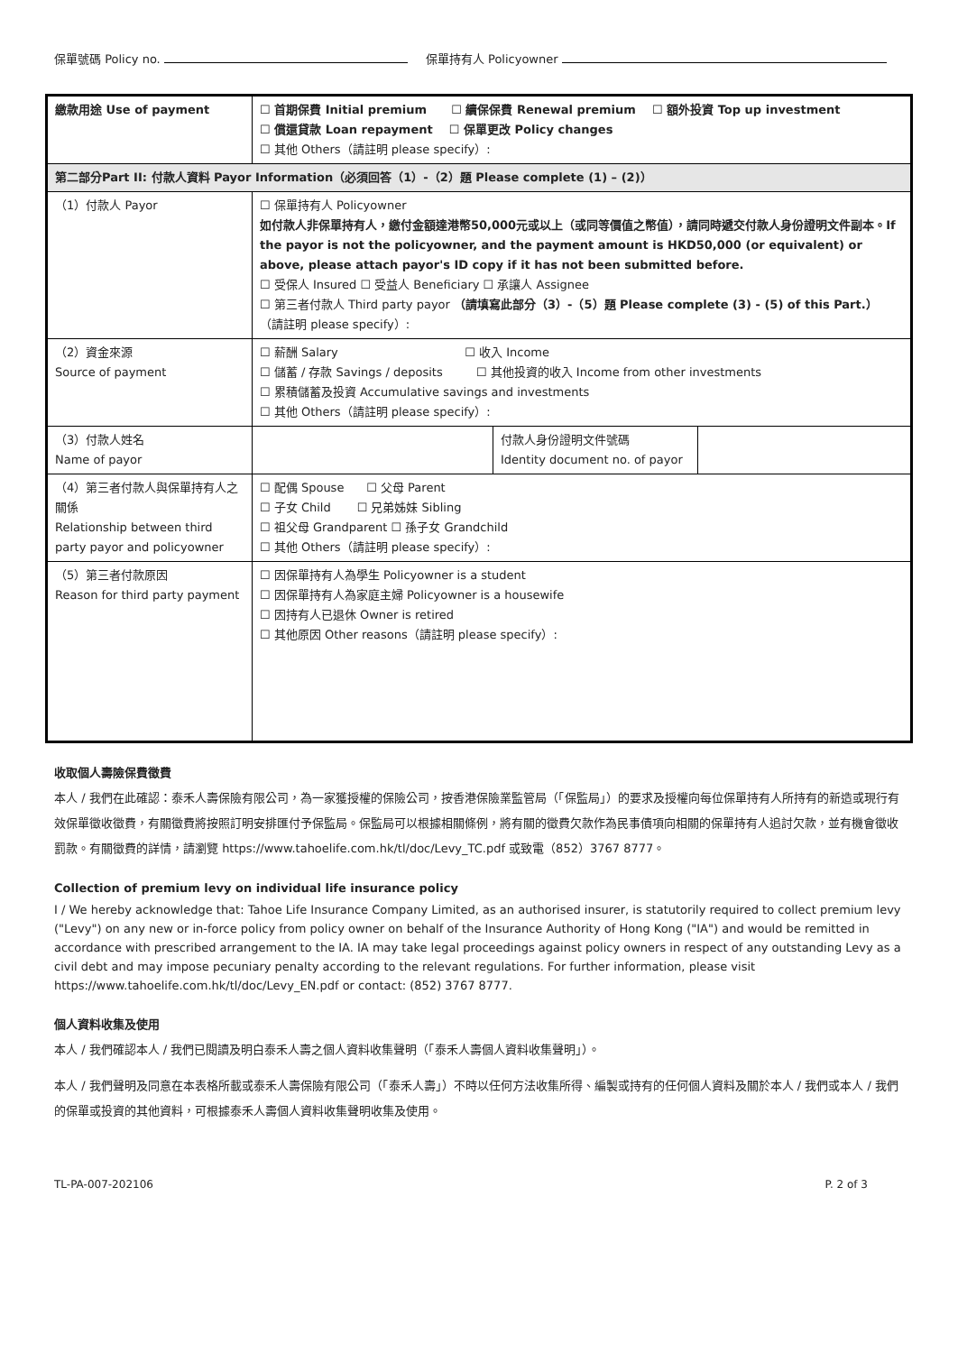保單號碼 Policy no. 保單持有人 Policyowner
| 繳款用途 Use of payment | ☐ 首期保費 Initial premium ☐ 續保保費 Renewal premium ☐ 額外投資 Top up investment ☐ 償還貸款 Loan repayment ☐ 保單更改 Policy changes ☐ 其他 Others（請註明 please specify）: |
| 第二部分Part II: 付款人資料 Payor Information（必須回答（1）-（2）題 Please complete (1) – (2)） | |
| （1）付款人 Payor | ☐ 保單持有人 Policyowner 如付款人非保單持有人，繳付金額達港幣50,000元或以上（或同等價值之幣值），請同時遞交付款人身份證明文件副本。If the payor is not the policyowner, and the payment amount is HKD50,000 (or equivalent) or above, please attach payor's ID copy if it has not been submitted before. ☐ 受保人 Insured ☐ 受益人 Beneficiary ☐ 承讓人 Assignee ☐ 第三者付款人 Third party payor （請填寫此部分（3）-（5）題 Please complete (3) - (5) of this Part.） （請註明 please specify）: |
| （2）資金來源 Source of payment | ☐ 薪酬 Salary ☐ 收入 Income ☐ 儲蓄 / 存款 Savings / deposits ☐ 其他投資的收入 Income from other investments ☐ 累積儲蓄及投資 Accumulative savings and investments ☐ 其他 Others（請註明 please specify）: |
| （3）付款人姓名 Name of payor | / / 付款人身份證明文件號碼 Identity document no. of payor / / |
| （4）第三者付款人與保單持有人之關係 Relationship between third party payor and policyowner | ☐ 配偶 Spouse ☐ 父母 Parent ☐ 子女 Child ☐ 兄弟姊妹 Sibling ☐ 祖父母 Grandparent ☐ 孫子女 Grandchild ☐ 其他 Others（請註明 please specify）: |
| （5）第三者付款原因 Reason for third party payment | ☐ 因保單持有人為學生 Policyowner is a student ☐ 因保單持有人為家庭主婦 Policyowner is a housewife ☐ 因持有人已退休 Owner is retired ☐ 其他原因 Other reasons（請註明 please specify）: |
收取個人壽險保費徵費
本人 / 我們在此確認：泰禾人壽保險有限公司，為一家獲授權的保險公司，按香港保險業監管局（「保監局」）的要求及授權向每位保單持有人所持有的新造或現行有效保單徵收徵費，有關徵費將按照訂明安排匯付予保監局。保監局可以根據相關條例，將有關的徵費欠款作為民事債項向相關的保單持有人追討欠款，並有機會徵收罰款。有關徵費的詳情，請瀏覽 https://www.tahoelife.com.hk/tl/doc/Levy_TC.pdf 或致電（852）3767 8777。
Collection of premium levy on individual life insurance policy
I / We hereby acknowledge that: Tahoe Life Insurance Company Limited, as an authorised insurer, is statutorily required to collect premium levy ("Levy") on any new or in-force policy from policy owner on behalf of the Insurance Authority of Hong Kong ("IA") and would be remitted in accordance with prescribed arrangement to the IA. IA may take legal proceedings against policy owners in respect of any outstanding Levy as a civil debt and may impose pecuniary penalty according to the relevant regulations. For further information, please visit https://www.tahoelife.com.hk/tl/doc/Levy_EN.pdf or contact: (852) 3767 8777.
個人資料收集及使用
本人 / 我們確認本人 / 我們已閱讀及明白泰禾人壽之個人資料收集聲明（「泰禾人壽個人資料收集聲明」）。
本人 / 我們聲明及同意在本表格所載或泰禾人壽保險有限公司（「泰禾人壽」）不時以任何方法收集所得、編製或持有的任何個人資料及關於本人 / 我們或本人 / 我們的保單或投資的其他資料，可根據泰禾人壽個人資料收集聲明收集及使用。
TL-PA-007-202106 P. 2 of 3